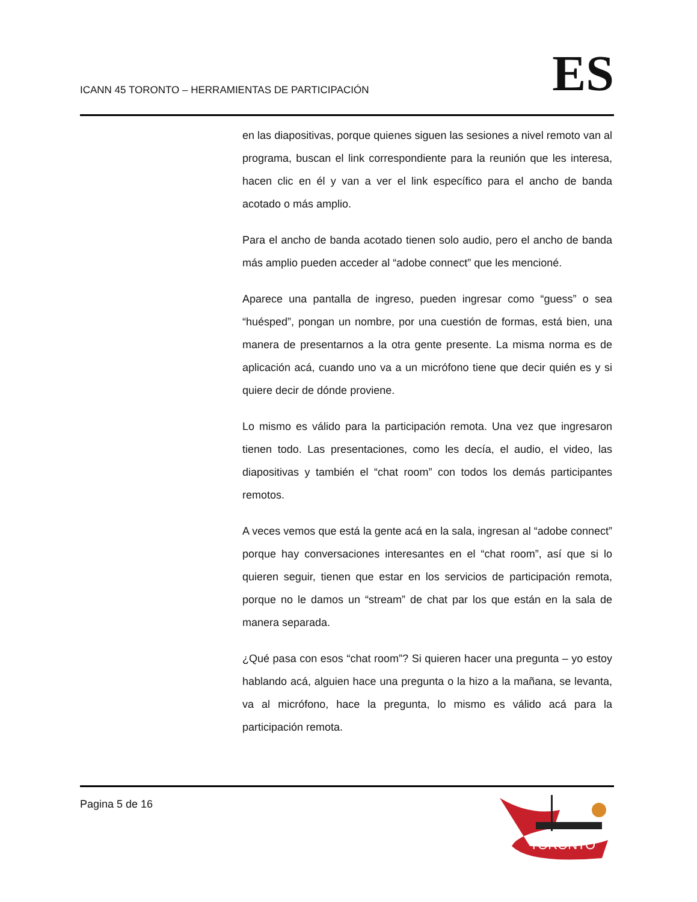ICANN 45 TORONTO – HERRAMIENTAS DE PARTICIPACIÓN
ES
en las diapositivas, porque quienes siguen las sesiones a nivel remoto van al programa, buscan el link correspondiente para la reunión que les interesa, hacen clic en él y van a ver el link específico para el ancho de banda acotado o más amplio.
Para el ancho de banda acotado tienen solo audio, pero el ancho de banda más amplio pueden acceder al “adobe connect” que les mencioné.
Aparece una pantalla de ingreso, pueden ingresar como “guess” o sea “huésped”, pongan un nombre, por una cuestión de formas, está bien, una manera de presentarnos a la otra gente presente. La misma norma es de aplicación acá, cuando uno va a un micrófono tiene que decir quién es y si quiere decir de dónde proviene.
Lo mismo es válido para la participación remota. Una vez que ingresaron tienen todo. Las presentaciones, como les decía, el audio, el video, las diapositivas y también el “chat room” con todos los demás participantes remotos.
A veces vemos que está la gente acá en la sala, ingresan al “adobe connect” porque hay conversaciones interesantes en el “chat room”, así que si lo quieren seguir, tienen que estar en los servicios de participación remota, porque no le damos un “stream” de chat par los que están en la sala de manera separada.
¿Qué pasa con esos “chat room”? Si quieren hacer una pregunta – yo estoy hablando acá, alguien hace una pregunta o la hizo a la mañana, se levanta, va al micrófono, hace la pregunta, lo mismo es válido acá para la participación remota.
Pagina 5 de 16
TORONTO